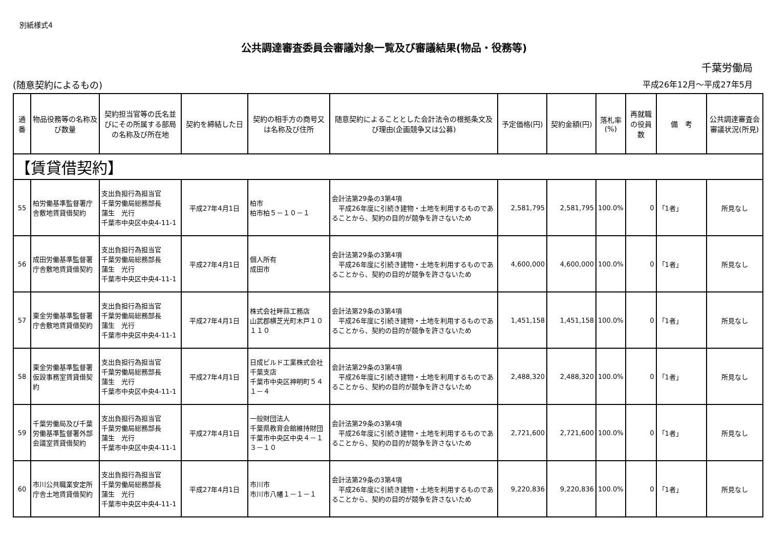別紙様式4
公共調達審査委員会審議対象一覧及び審議結果(物品・役務等)
千葉労働局
(随意契約によるもの) 平成26年12月～平成27年5月
| 通番 | 物品役務等の名称及び数量 | 契約担当官等の氏名並びにその所属する部局の名称及び所在地 | 契約を締結した日 | 契約の相手方の商号又は名称及び住所 | 随意契約によることとした会計法令の根拠条文及び理由(企画競争又は公募) | 予定価格(円) | 契約金額(円) | 落札率(%) | 再就職の役員数 | 備 考 | 公共調達審査会審議状況(所見) |
| --- | --- | --- | --- | --- | --- | --- | --- | --- | --- | --- | --- |
| 【賃貸借契約】 | | | | | | | | | | | |
| 55 | 柏労働基準監督署庁舎敷地賃貸借契約 | 支出負担行為担当官 千葉労働局総務部長 蒲生 光行 千葉市中央区中央4-11-1 | 平成27年4月1日 | 柏市 柏市柏５－１０－１ | 会計法第29条の3第4項 平成26年度に引続き建物・土地を利用するものであることから、契約の目的が競争を許さないため | 2,581,795 | 2,581,795 | 100.0% | 0 | 「1者」 | 所見なし |
| 56 | 成田労働基準監督署庁舎敷地賃貸借契約 | 支出負担行為担当官 千葉労働局総務部長 蒲生 光行 千葉市中央区中央4-11-1 | 平成27年4月1日 | 個人所有 成田市 | 会計法第29条の3第4項 平成26年度に引続き建物・土地を利用するものであることから、契約の目的が競争を許さないため | 4,600,000 | 4,600,000 | 100.0% | 0 | 「1者」 | 所見なし |
| 57 | 東金労働基準監督署庁舎敷地賃貸借契約 | 支出負担行為担当官 千葉労働局総務部長 蒲生 光行 千葉市中央区中央4-11-1 | 平成27年4月1日 | 株式会社畔蒜工務店 山武郡横芝光町木戸１０１１０ | 会計法第29条の3第4項 平成26年度に引続き建物・土地を利用するものであることから、契約の目的が競争を許さないため | 1,451,158 | 1,451,158 | 100.0% | 0 | 「1者」 | 所見なし |
| 58 | 東金労働基準監督署仮設事務室賃貸借契約 | 支出負担行為担当官 千葉労働局総務部長 蒲生 光行 千葉市中央区中央4-11-1 | 平成27年4月1日 | 日成ビルド工業株式会社千葉支店 千葉市中央区神明町５４１－４ | 会計法第29条の3第4項 平成26年度に引続き建物・土地を利用するものであることから、契約の目的が競争を許さないため | 2,488,320 | 2,488,320 | 100.0% | 0 | 「1者」 | 所見なし |
| 59 | 千葉労働局及び千葉労働基準監督署外部会議室賃貸借契約 | 支出負担行為担当官 千葉労働局総務部長 蒲生 光行 千葉市中央区中央4-11-1 | 平成27年4月1日 | 一般財団法人 千葉県教育会館維持財団 千葉市中央区中央４－１３－１０ | 会計法第29条の3第4項 平成26年度に引続き建物・土地を利用するものであることから、契約の目的が競争を許さないため | 2,721,600 | 2,721,600 | 100.0% | 0 | 「1者」 | 所見なし |
| 60 | 市川公共職業安定所庁舎土地賃貸借契約 | 支出負担行為担当官 千葉労働局総務部長 蒲生 光行 千葉市中央区中央4-11-1 | 平成27年4月1日 | 市川市 市川市八幡１－１－１ | 会計法第29条の3第4項 平成26年度に引続き建物・土地を利用するものであることから、契約の目的が競争を許さないため | 9,220,836 | 9,220,836 | 100.0% | 0 | 「1者」 | 所見なし |